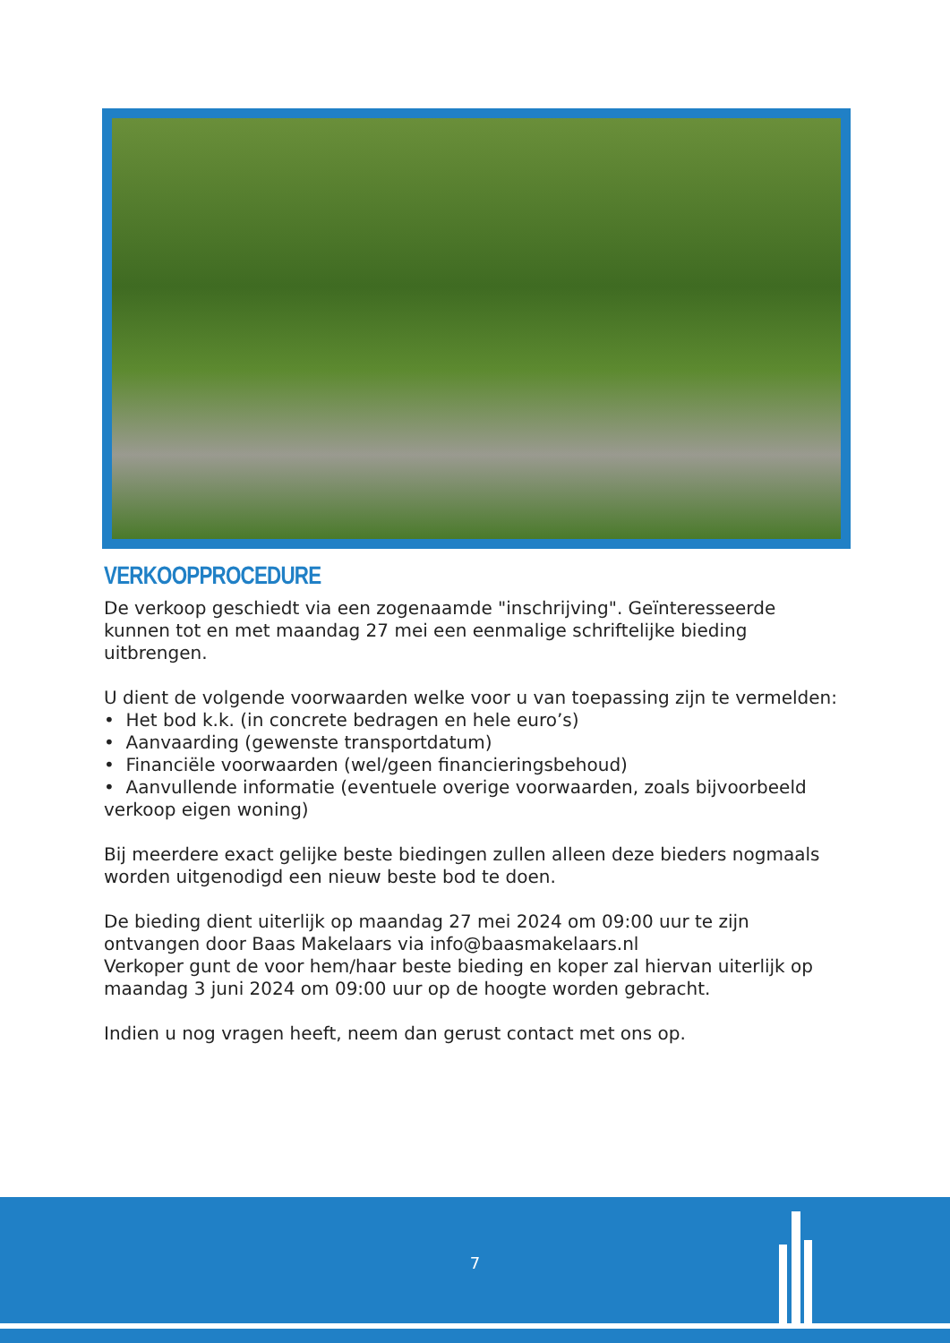VERKOOPPROCEDURE
De verkoop geschiedt via een zogenaamde "inschrijving". Geïnteresseerde kunnen tot en met maandag 27 mei een eenmalige schriftelijke bieding uitbrengen.
U dient de volgende voorwaarden welke voor u van toepassing zijn te vermelden:
• Het bod k.k. (in concrete bedragen en hele euro’s)
• Aanvaarding (gewenste transportdatum)
• Financiële voorwaarden (wel/geen financieringsbehoud)
• Aanvullende informatie (eventuele overige voorwaarden, zoals bijvoorbeeld verkoop eigen woning)
Bij meerdere exact gelijke beste biedingen zullen alleen deze bieders nogmaals worden uitgenodigd een nieuw beste bod te doen.
De bieding dient uiterlijk op maandag 27 mei 2024 om 09:00 uur te zijn ontvangen door Baas Makelaars via info@baasmakelaars.nl
Verkoper gunt de voor hem/haar beste bieding en koper zal hiervan uiterlijk op maandag 3 juni 2024 om 09:00 uur op de hoogte worden gebracht.
Indien u nog vragen heeft, neem dan gerust contact met ons op.
7